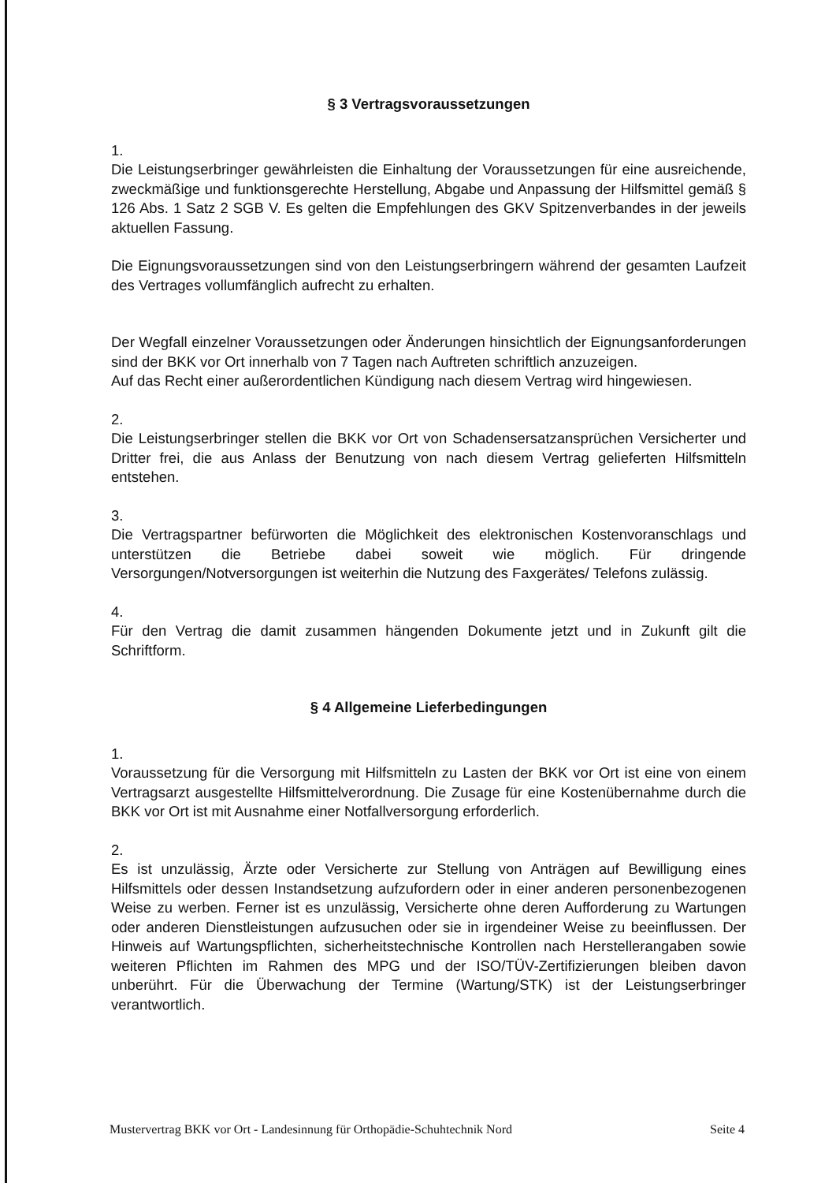§ 3 Vertragsvoraussetzungen
1.
Die Leistungserbringer gewährleisten die Einhaltung der Voraussetzungen für eine ausreichende, zweckmäßige und funktionsgerechte Herstellung, Abgabe und Anpassung der Hilfsmittel gemäß § 126 Abs. 1 Satz 2 SGB V. Es gelten die Empfehlungen des GKV Spitzenverbandes in der jeweils aktuellen Fassung.
Die Eignungsvoraussetzungen sind von den Leistungserbringern während der gesamten Laufzeit des Vertrages vollumfänglich aufrecht zu erhalten.
Der Wegfall einzelner Voraussetzungen oder Änderungen hinsichtlich der Eignungsanforderungen sind der BKK vor Ort innerhalb von 7 Tagen nach Auftreten schriftlich anzuzeigen.
Auf das Recht einer außerordentlichen Kündigung nach diesem Vertrag wird hingewiesen.
2.
Die Leistungserbringer stellen die BKK vor Ort von Schadensersatzansprüchen Versicherter und Dritter frei, die aus Anlass der Benutzung von nach diesem Vertrag gelieferten Hilfsmitteln entstehen.
3.
Die Vertragspartner befürworten die Möglichkeit des elektronischen Kostenvoranschlags und unterstützen die Betriebe dabei soweit wie möglich. Für dringende Versorgungen/Notversorgungen ist weiterhin die Nutzung des Faxgerätes/ Telefons zulässig.
4.
Für den Vertrag die damit zusammen hängenden Dokumente jetzt und in Zukunft gilt die Schriftform.
§ 4 Allgemeine Lieferbedingungen
1.
Voraussetzung für die Versorgung mit Hilfsmitteln zu Lasten der BKK vor Ort ist eine von einem Vertragsarzt ausgestellte Hilfsmittelverordnung. Die Zusage für eine Kostenübernahme durch die BKK vor Ort ist mit Ausnahme einer Notfallversorgung erforderlich.
2.
Es ist unzulässig, Ärzte oder Versicherte zur Stellung von Anträgen auf Bewilligung eines Hilfsmittels oder dessen Instandsetzung aufzufordern oder in einer anderen personenbezogenen Weise zu werben. Ferner ist es unzulässig, Versicherte ohne deren Aufforderung zu Wartungen oder anderen Dienstleistungen aufzusuchen oder sie in irgendeiner Weise zu beeinflussen. Der Hinweis auf Wartungspflichten, sicherheitstechnische Kontrollen nach Herstellerangaben sowie weiteren Pflichten im Rahmen des MPG und der ISO/TÜV-Zertifizierungen bleiben davon unberührt. Für die Überwachung der Termine (Wartung/STK) ist der Leistungserbringer verantwortlich.
Mustervertrag BKK vor Ort - Landesinnung für Orthopädie-Schuhtechnik Nord Seite 4